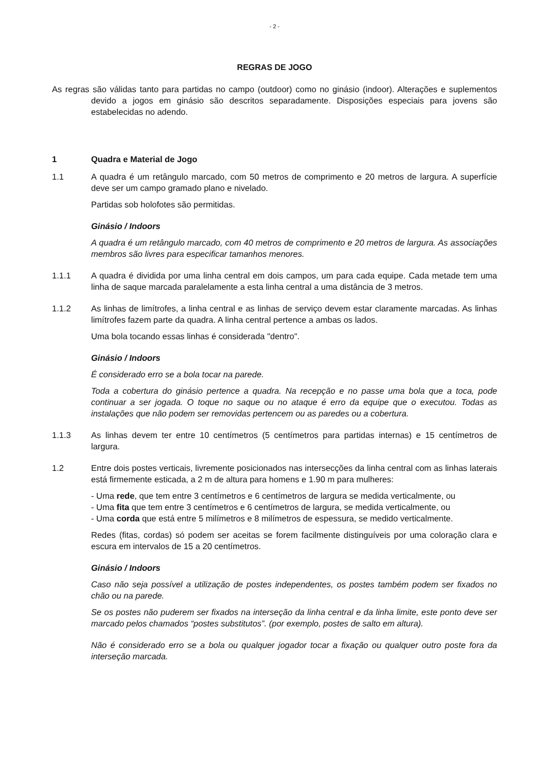- 2 -
REGRAS DE JOGO
As regras são válidas tanto para partidas no campo (outdoor) como no ginásio (indoor). Alterações e suplementos devido a jogos em ginásio são descritos separadamente. Disposições especiais para jovens são estabelecidas no adendo.
1 Quadra e Material de Jogo
1.1 A quadra é um retângulo marcado, com 50 metros de comprimento e 20 metros de largura. A superfície deve ser um campo gramado plano e nivelado.
Partidas sob holofotes são permitidas.
Ginásio / Indoors
A quadra é um retângulo marcado, com 40 metros de comprimento e 20 metros de largura. As associações membros são livres para especificar tamanhos menores.
1.1.1 A quadra é dividida por uma linha central em dois campos, um para cada equipe. Cada metade tem uma linha de saque marcada paralelamente a esta linha central a uma distância de 3 metros.
1.1.2 As linhas de limítrofes, a linha central e as linhas de serviço devem estar claramente marcadas. As linhas limítrofes fazem parte da quadra. A linha central pertence a ambas os lados.
Uma bola tocando essas linhas é considerada "dentro".
Ginásio / Indoors
É considerado erro se a bola tocar na parede.
Toda a cobertura do ginásio pertence a quadra. Na recepção e no passe uma bola que a toca, pode continuar a ser jogada. O toque no saque ou no ataque é erro da equipe que o executou. Todas as instalações que não podem ser removidas pertencem ou as paredes ou a cobertura.
1.1.3 As linhas devem ter entre 10 centímetros (5 centímetros para partidas internas) e 15 centímetros de largura.
1.2 Entre dois postes verticais, livremente posicionados nas intersecções da linha central com as linhas laterais está firmemente esticada, a 2 m de altura para homens e 1.90 m para mulheres:
- Uma rede, que tem entre 3 centímetros e 6 centímetros de largura se medida verticalmente, ou
- Uma fita que tem entre 3 centímetros e 6 centímetros de largura, se medida verticalmente, ou
- Uma corda que está entre 5 milímetros e 8 milímetros de espessura, se medido verticalmente.
Redes (fitas, cordas) só podem ser aceitas se forem facilmente distinguíveis por uma coloração clara e escura em intervalos de 15 a 20 centímetros.
Ginásio / Indoors
Caso não seja possível a utilização de postes independentes, os postes também podem ser fixados no chão ou na parede.
Se os postes não puderem ser fixados na interseção da linha central e da linha limite, este ponto deve ser marcado pelos chamados “postes substitutos”. (por exemplo, postes de salto em altura).
Não é considerado erro se a bola ou qualquer jogador tocar a fixação ou qualquer outro poste fora da interseção marcada.